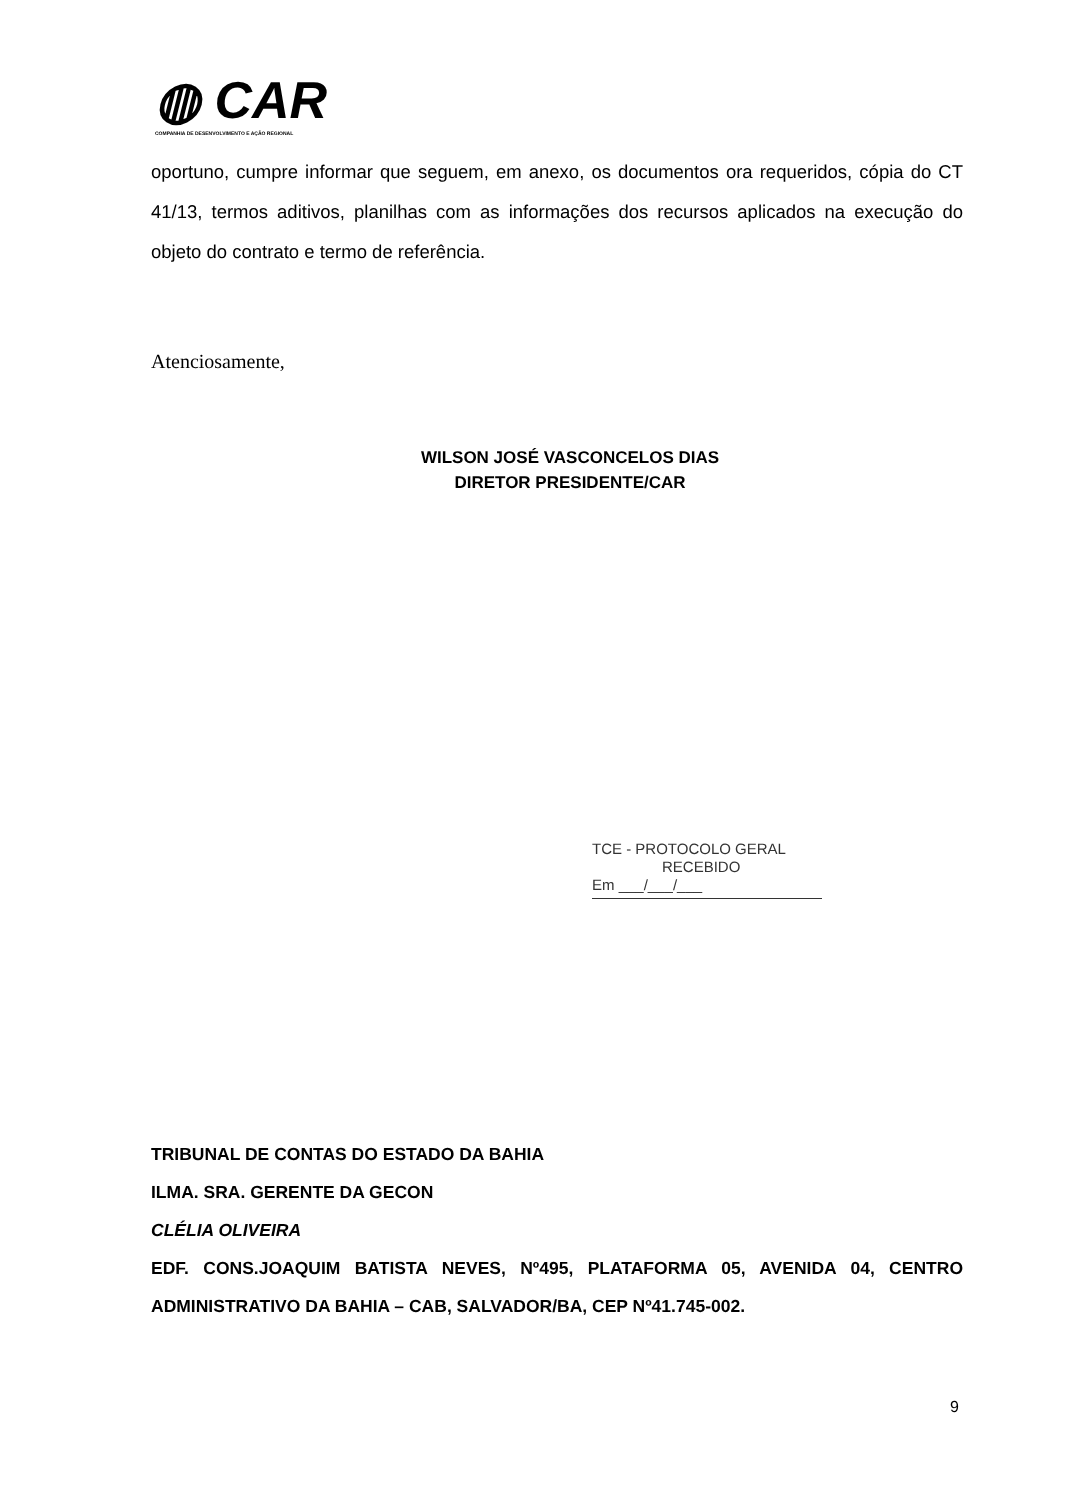◍ CAR
COMPANHIA DE DESENVOLVIMENTO E AÇÃO REGIONAL
oportuno, cumpre informar que seguem, em anexo, os documentos ora requeridos, cópia do CT 41/13, termos aditivos, planilhas com as informações dos recursos aplicados na execução do objeto do contrato e termo de referência.
Atenciosamente,
WILSON JOSÉ VASCONCELOS DIAS
DIRETOR PRESIDENTE/CAR
TCE - PROTOCOLO GERAL
RECEBIDO
Em ___/___/___
TRIBUNAL DE CONTAS DO ESTADO DA BAHIA
ILMA. SRA. GERENTE DA GECON
CLÉLIA OLIVEIRA
EDF. CONS.JOAQUIM BATISTA NEVES, Nº495, PLATAFORMA 05, AVENIDA 04, CENTRO ADMINISTRATIVO DA BAHIA – CAB, SALVADOR/BA, CEP Nº41.745-002.
9